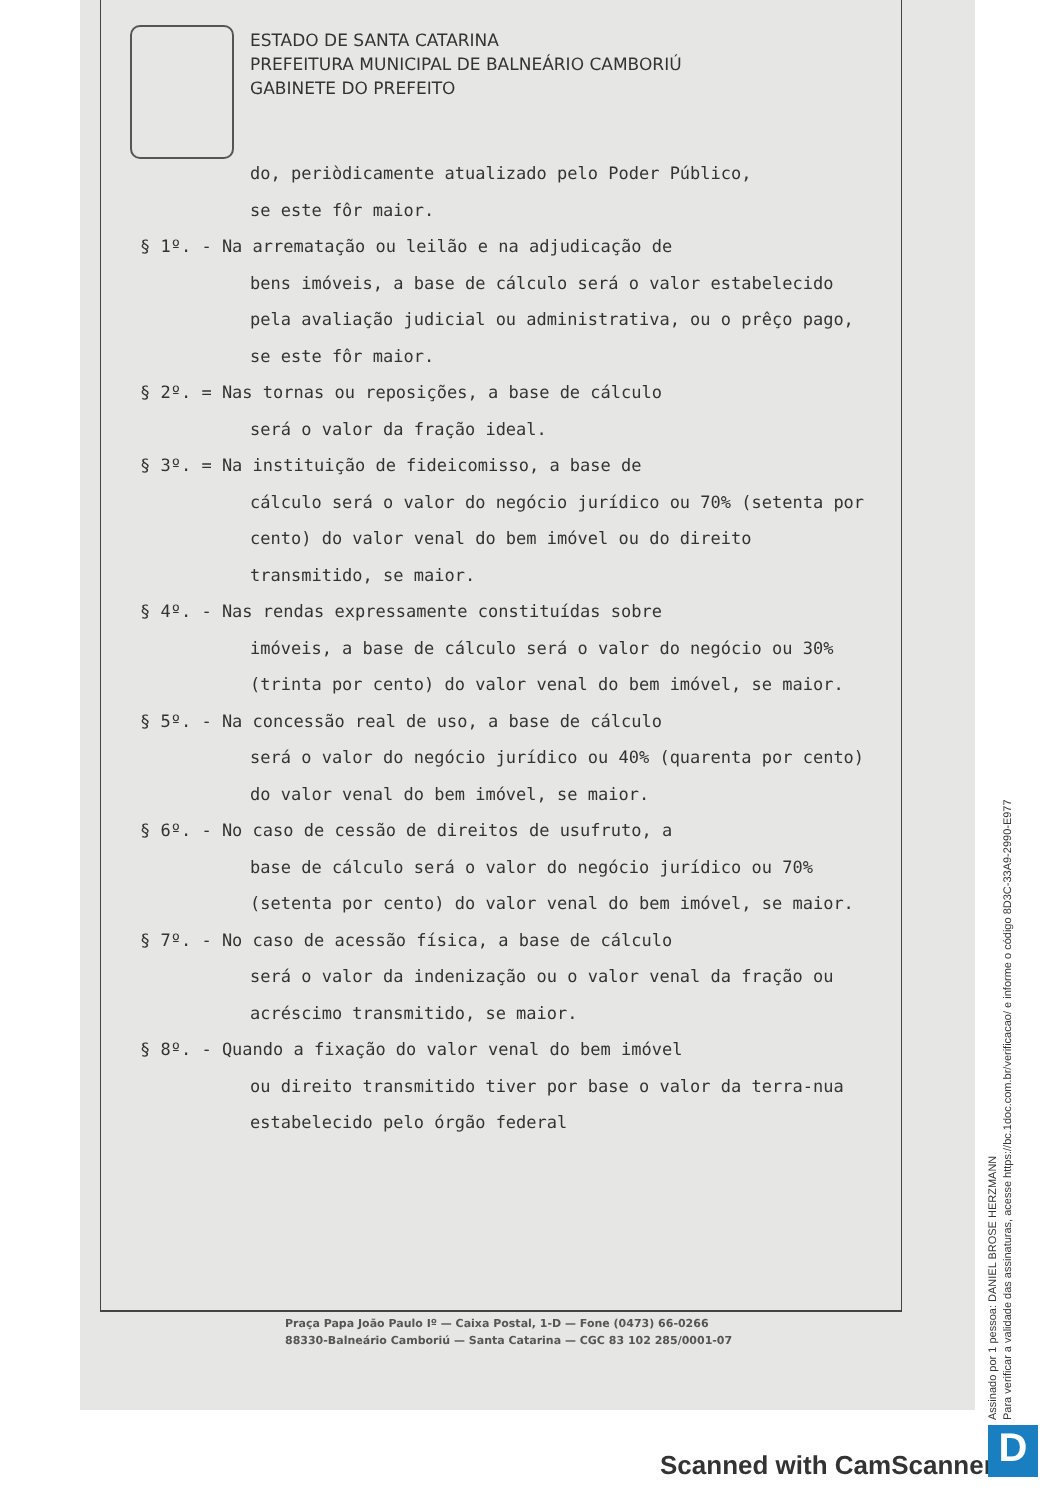ESTADO DE SANTA CATARINA
PREFEITURA MUNICIPAL DE BALNEÁRIO CAMBORIÚ
GABINETE DO PREFEITO
do, periòdicamente atualizado pelo Poder Público,
se este fôr maior.
§ 1º. - Na arrematação ou leilão e na adjudicação de
bens imóveis, a base de cálculo será o valor estabelecido pela avaliação judicial ou administrativa, ou o prêço pago, se este fôr maior.
§ 2º. = Nas tornas ou reposições, a base de cálculo
será o valor da fração ideal.
§ 3º. = Na instituição de fideicomisso, a base de
cálculo será o valor do negócio jurídico ou 70% (setenta por cento) do valor venal do bem imóvel ou do direito transmitido, se maior.
§ 4º. - Nas rendas expressamente constituídas sobre
imóveis, a base de cálculo será o valor do negócio ou 30% (trinta por cento) do valor venal do bem imóvel, se maior.
§ 5º. - Na concessão real de uso, a base de cálculo
será o valor do negócio jurídico ou 40% (quarenta por cento) do valor venal do bem imóvel, se maior.
§ 6º. - No caso de cessão de direitos de usufruto, a
base de cálculo será o valor do negócio jurídico ou 70% (setenta por cento) do valor venal do bem imóvel, se maior.
§ 7º. - No caso de acessão física, a base de cálculo
será o valor da indenização ou o valor venal da fração ou acréscimo transmitido, se maior.
§ 8º. - Quando a fixação do valor venal do bem imóvel
ou direito transmitido tiver por base o valor da terra-nua estabelecido pelo órgão federal
Praça Papa João Paulo Iº — Caixa Postal, 1-D — Fone (0473) 66-0266
88330-Balneário Camboriú — Santa Catarina — CGC 83 102 285/0001-07
Assinado por 1 pessoa: DANIEL BROSE HERZMANN
Para verificar a validade das assinaturas, acesse https://bc.1doc.com.br/verificacao/ e informe o código 8D3C-33A9-2990-E977
Scanned with CamScanner D